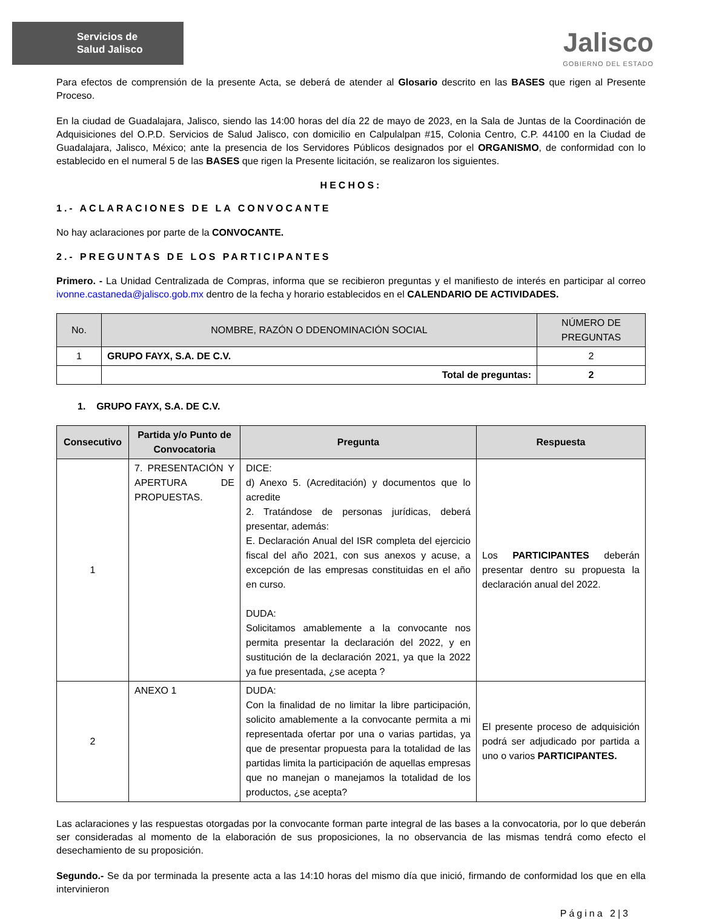Servicios de
Salud Jalisco
Jalisco
GOBIERNO DEL ESTADO
Para efectos de comprensión de la presente Acta, se deberá de atender al Glosario descrito en las BASES que rigen al Presente Proceso.
En la ciudad de Guadalajara, Jalisco, siendo las 14:00 horas del día 22 de mayo de 2023, en la Sala de Juntas de la Coordinación de Adquisiciones del O.P.D. Servicios de Salud Jalisco, con domicilio en Calpulalpan #15, Colonia Centro, C.P. 44100 en la Ciudad de Guadalajara, Jalisco, México; ante la presencia de los Servidores Públicos designados por el ORGANISMO, de conformidad con lo establecido en el numeral 5 de las BASES que rigen la Presente licitación, se realizaron los siguientes.
HECHOS:
1.- ACLARACIONES DE LA CONVOCANTE
No hay aclaraciones por parte de la CONVOCANTE.
2.- PREGUNTAS DE LOS PARTICIPANTES
Primero. - La Unidad Centralizada de Compras, informa que se recibieron preguntas y el manifiesto de interés en participar al correo ivonne.castaneda@jalisco.gob.mx dentro de la fecha y horario establecidos en el CALENDARIO DE ACTIVIDADES.
| No. | NOMBRE, RAZÓN O DDENOMINACIÓN SOCIAL | NÚMERO DE PREGUNTAS |
| --- | --- | --- |
| 1 | GRUPO FAYX, S.A. DE C.V. | 2 |
| | Total de preguntas: | 2 |
1. GRUPO FAYX, S.A. DE C.V.
| Consecutivo | Partida y/o Punto de Convocatoria | Pregunta | Respuesta |
| --- | --- | --- | --- |
| 1 | 7. PRESENTACIÓN Y APERTURA DE PROPUESTAS. | DICE: d) Anexo 5. (Acreditación) y documentos que lo acredite 2. Tratándose de personas jurídicas, deberá presentar, además: E. Declaración Anual del ISR completa del ejercicio fiscal del año 2021, con sus anexos y acuse, a excepción de las empresas constituidas en el año en curso. DUDA: Solicitamos amablemente a la convocante nos permita presentar la declaración del 2022, y en sustitución de la declaración 2021, ya que la 2022 ya fue presentada, ¿se acepta ? | Los PARTICIPANTES deberán presentar dentro su propuesta la declaración anual del 2022. |
| 2 | ANEXO 1 | DUDA: Con la finalidad de no limitar la libre participación, solicito amablemente a la convocante permita a mi representada ofertar por una o varias partidas, ya que de presentar propuesta para la totalidad de las partidas limita la participación de aquellas empresas que no manejan o manejamos la totalidad de los productos, ¿se acepta? | El presente proceso de adquisición podrá ser adjudicado por partida a uno o varios PARTICIPANTES. |
Las aclaraciones y las respuestas otorgadas por la convocante forman parte integral de las bases a la convocatoria, por lo que deberán ser consideradas al momento de la elaboración de sus proposiciones, la no observancia de las mismas tendrá como efecto el desechamiento de su proposición.
Segundo.- Se da por terminada la presente acta a las 14:10 horas del mismo día que inició, firmando de conformidad los que en ella intervinieron
Página 2|3